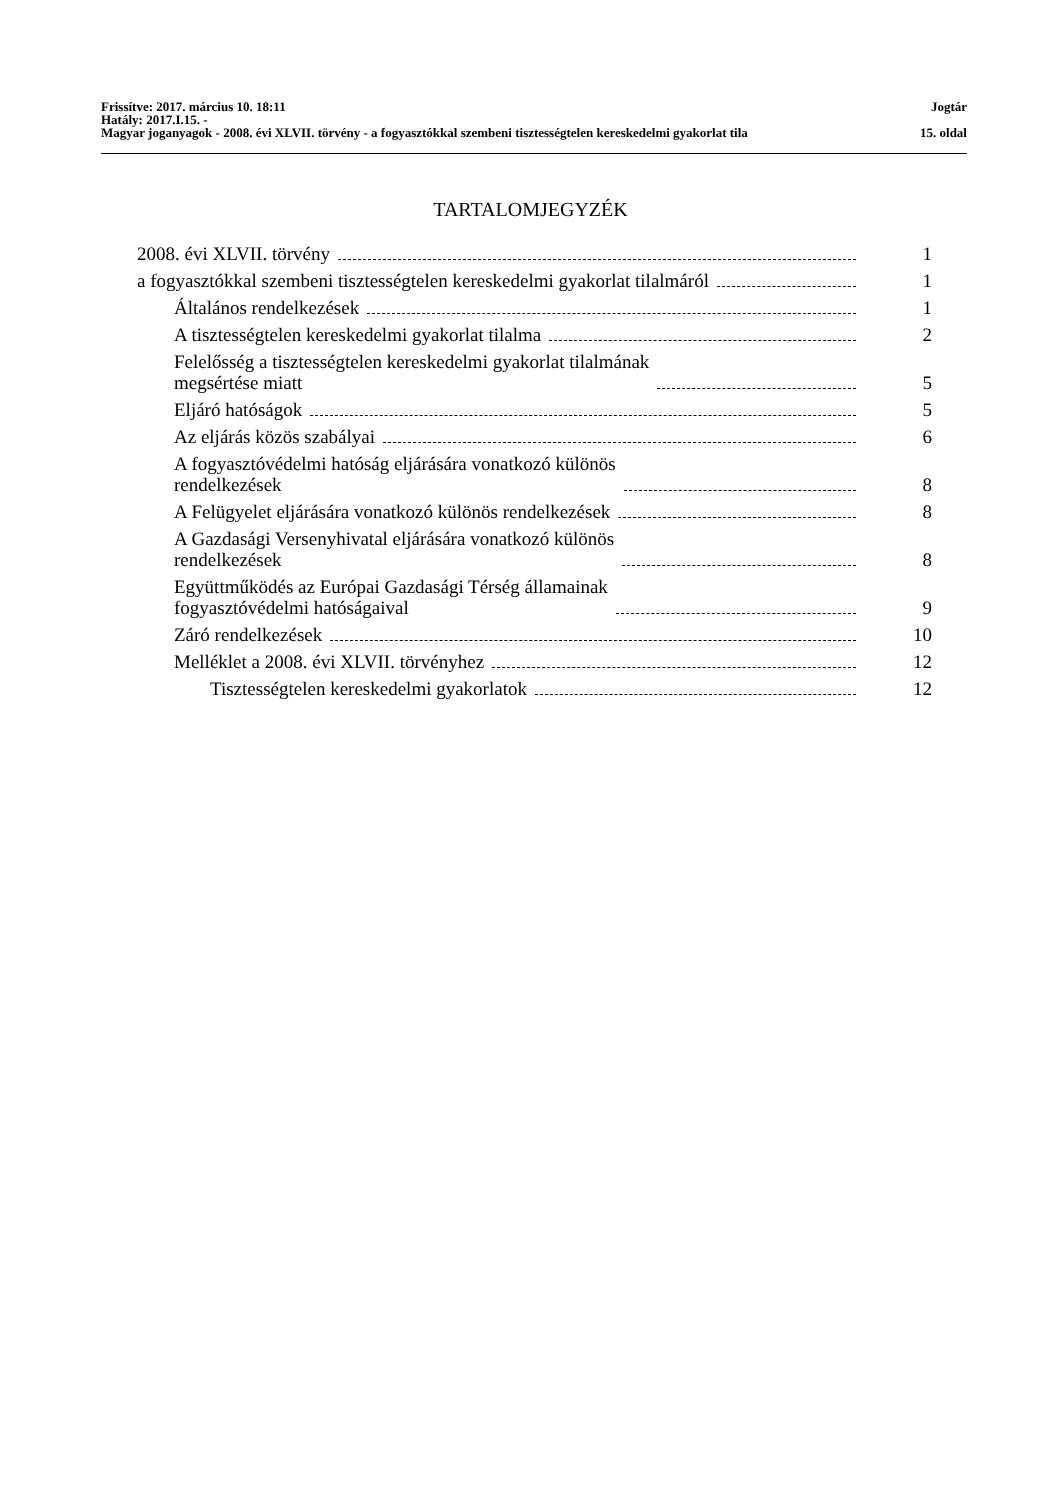Frissítve: 2017. március 10. 18:11 Jogtár
Hatály: 2017.I.15. -
Magyar joganyagok - 2008. évi XLVII. törvény - a fogyasztókkal szembeni tisztességtelen kereskedelmi gyakorlat tila 15. oldal
TARTALOMJEGYZÉK
2008. évi XLVII. törvény
1
a fogyasztókkal szembeni tisztességtelen kereskedelmi gyakorlat tilalmáról
1
Általános rendelkezések
1
A tisztességtelen kereskedelmi gyakorlat tilalma
2
Felelősség a tisztességtelen kereskedelmi gyakorlat tilalmának
megsértése miatt
5
Eljáró hatóságok
5
Az eljárás közös szabályai
6
A fogyasztóvédelmi hatóság eljárására vonatkozó különös
rendelkezések
8
A Felügyelet eljárására vonatkozó különös rendelkezések
8
A Gazdasági Versenyhivatal eljárására vonatkozó különös
rendelkezések
8
Együttműködés az Európai Gazdasági Térség államainak
fogyasztóvédelmi hatóságaival
9
Záró rendelkezések
10
Melléklet a 2008. évi XLVII. törvényhez
12
Tisztességtelen kereskedelmi gyakorlatok
12